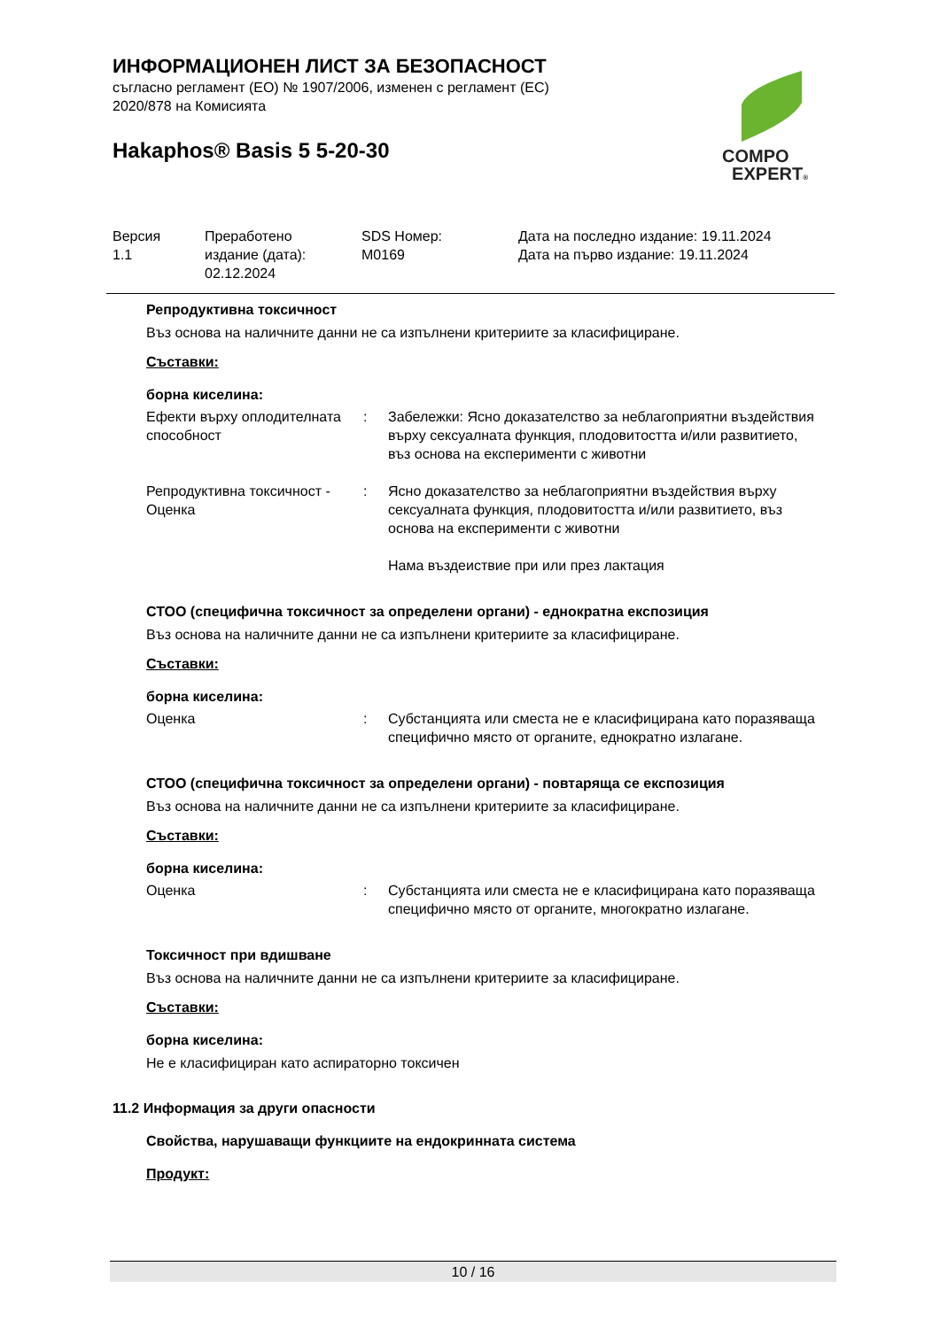COMPO
EXPERT®
ИНФОРМАЦИОНЕН ЛИСТ ЗА БЕЗОПАСНОСТ
съгласно регламент (ЕО) № 1907/2006, изменен с регламент (ЕС)
2020/878 на Комисията
Hakaphos® Basis 5 5-20-30
| Версия 1.1 | Преработено издание (дата): 02.12.2024 | SDS Номер: M0169 | Дата на последно издание: 19.11.2024 Дата на първо издание: 19.11.2024 |
Репродуктивна токсичност
Въз основа на наличните данни не са изпълнени критериите за класифициране.
Съставки:
борна киселина:
| Ефекти върху оплодителната способност | : | Забележки: Ясно доказателство за неблагоприятни въздействия върху сексуалната функция, плодовитостта и/или развитието, въз основа на експерименти с животни |
| Репродуктивна токсичност - Оценка | : | Ясно доказателство за неблагоприятни въздействия върху сексуалната функция, плодовитостта и/или развитието, въз основа на експерименти с животни Нама въздеиствие при или през лактация |
СТОО (специфична токсичност за определени органи) - еднократна експозиция
Въз основа на наличните данни не са изпълнени критериите за класифициране.
Съставки:
борна киселина:
| Оценка | : | Субстанцията или сместа не е класифицирана като поразяваща специфично място от органите, еднократно излагане. |
СТОО (специфична токсичност за определени органи) - повтаряща се експозиция
Въз основа на наличните данни не са изпълнени критериите за класифициране.
Съставки:
борна киселина:
| Оценка | : | Субстанцията или сместа не е класифицирана като поразяваща специфично място от органите, многократно излагане. |
Токсичност при вдишване
Въз основа на наличните данни не са изпълнени критериите за класифициране.
Съставки:
борна киселина:
Не е класифициран като аспираторно токсичен
11.2 Информация за други опасности
Свойства, нарушаващи функциите на ендокринната система
Продукт:
10 / 16